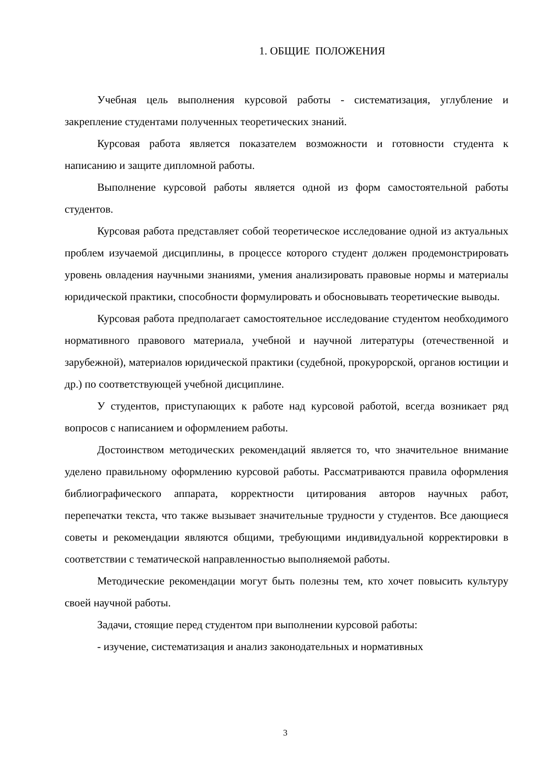1. ОБЩИЕ ПОЛОЖЕНИЯ
Учебная цель выполнения курсовой работы - систематизация, углубление и закрепление студентами полученных теоретических знаний.
Курсовая работа является показателем возможности и готовности студента к написанию и защите дипломной работы.
Выполнение курсовой работы является одной из форм самостоятельной работы студентов.
Курсовая работа представляет собой теоретическое исследование одной из актуальных проблем изучаемой дисциплины, в процессе которого студент должен продемонстрировать уровень овладения научными знаниями, умения анализировать правовые нормы и материалы юридической практики, способности формулировать и обосновывать теоретические выводы.
Курсовая работа предполагает самостоятельное исследование студентом необходимого нормативного правового материала, учебной и научной литературы (отечественной и зарубежной), материалов юридической практики (судебной, прокурорской, органов юстиции и др.) по соответствующей учебной дисциплине.
У студентов, приступающих к работе над курсовой работой, всегда возникает ряд вопросов с написанием и оформлением работы.
Достоинством методических рекомендаций является то, что значительное внимание уделено правильному оформлению курсовой работы. Рассматриваются правила оформления библиографического аппарата, корректности цитирования авторов научных работ, перепечатки текста, что также вызывает значительные трудности у студентов. Все дающиеся советы и рекомендации являются общими, требующими индивидуальной корректировки в соответствии с тематической направленностью выполняемой работы.
Методические рекомендации могут быть полезны тем, кто хочет повысить культуру своей научной работы.
Задачи, стоящие перед студентом при выполнении курсовой работы:
- изучение, систематизация и анализ законодательных и нормативных
3